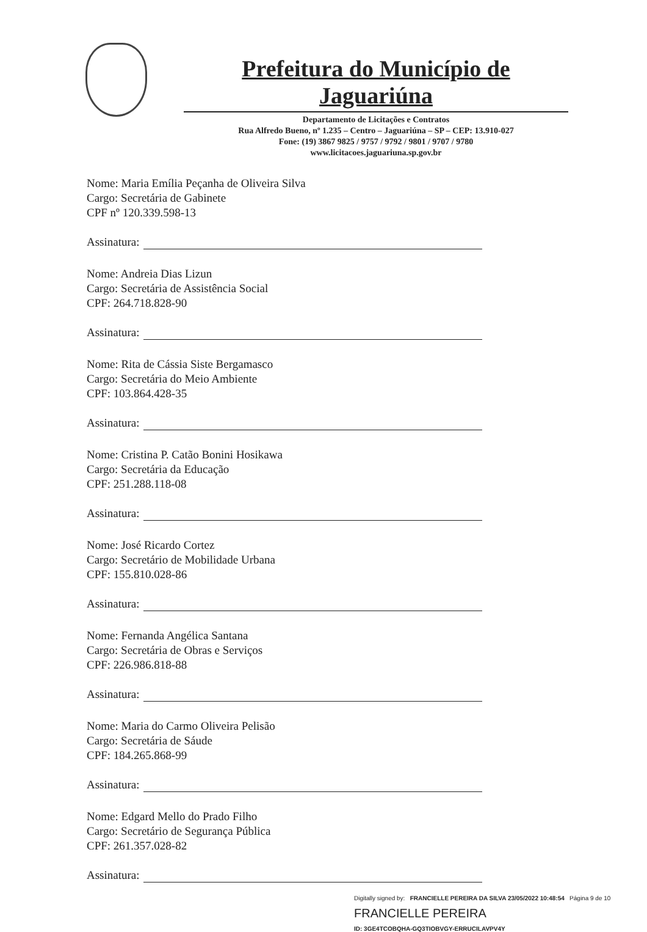Prefeitura do Município de Jaguariúna
Departamento de Licitações e Contratos
Rua Alfredo Bueno, nº 1.235 – Centro – Jaguariúna – SP – CEP: 13.910-027
Fone: (19) 3867 9825 / 9757 / 9792 / 9801 / 9707 / 9780
www.licitacoes.jaguariuna.sp.gov.br
Nome: Maria Emília Peçanha de Oliveira Silva
Cargo: Secretária de Gabinete
CPF nº 120.339.598-13
Assinatura:
Nome: Andreia Dias Lizun
Cargo: Secretária de Assistência Social
CPF: 264.718.828-90
Assinatura:
Nome: Rita de Cássia Siste Bergamasco
Cargo: Secretária do Meio Ambiente
CPF: 103.864.428-35
Assinatura:
Nome: Cristina P. Catão Bonini Hosikawa
Cargo: Secretária da Educação
CPF: 251.288.118-08
Assinatura:
Nome: José Ricardo Cortez
Cargo: Secretário de Mobilidade Urbana
CPF: 155.810.028-86
Assinatura:
Nome: Fernanda Angélica Santana
Cargo: Secretária de Obras e Serviços
CPF: 226.986.818-88
Assinatura:
Nome: Maria do Carmo Oliveira Pelisão
Cargo: Secretária de Sáude
CPF: 184.265.868-99
Assinatura:
Nome: Edgard Mello do Prado Filho
Cargo: Secretário de Segurança Pública
CPF: 261.357.028-82
Assinatura:
Digitally signed by: FRANCIELLE PEREIRA DA SILVA 23/05/2022 10:48:54 Página 9 de 10
FRANCIELLE PEREIRA
ID: 3GE4TCOBQHA-GQ3TIOBVGY-ERRUCILAVPV4Y